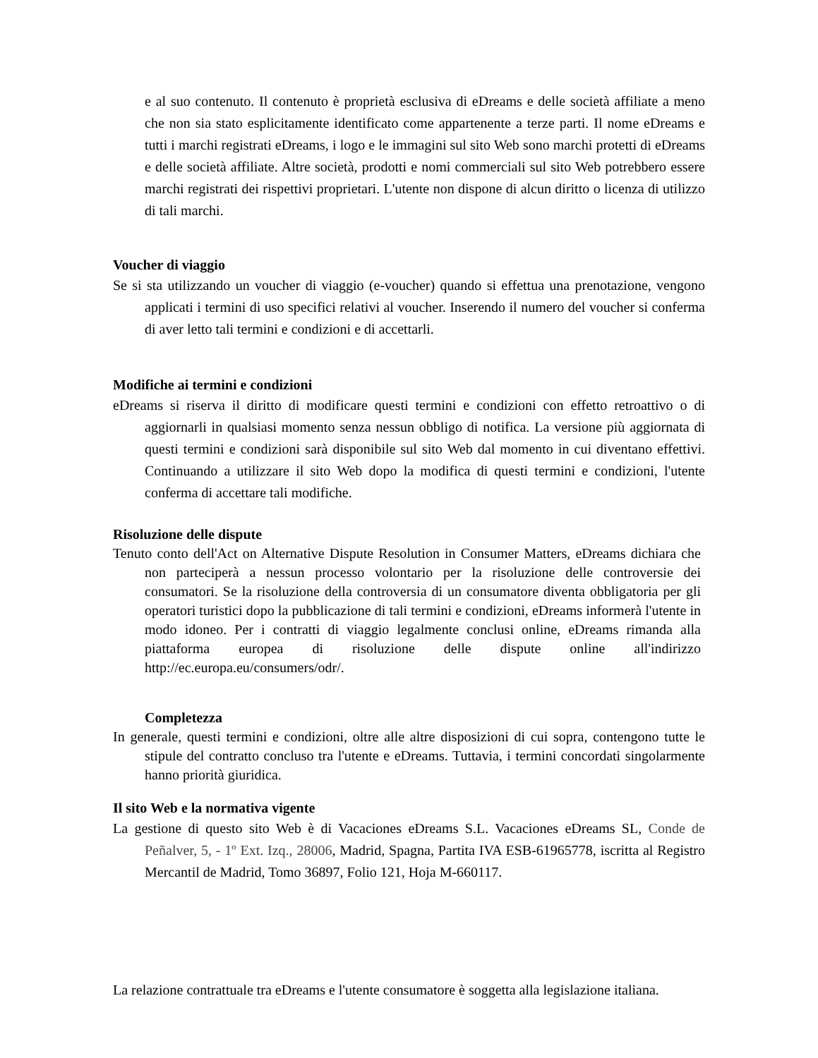e al suo contenuto. Il contenuto è proprietà esclusiva di eDreams e delle società affiliate a meno che non sia stato esplicitamente identificato come appartenente a terze parti. Il nome eDreams e tutti i marchi registrati eDreams, i logo e le immagini sul sito Web sono marchi protetti di eDreams e delle società affiliate. Altre società, prodotti e nomi commerciali sul sito Web potrebbero essere marchi registrati dei rispettivi proprietari. L'utente non dispone di alcun diritto o licenza di utilizzo di tali marchi.
Voucher di viaggio
Se si sta utilizzando un voucher di viaggio (e-voucher) quando si effettua una prenotazione, vengono applicati i termini di uso specifici relativi al voucher. Inserendo il numero del voucher si conferma di aver letto tali termini e condizioni e di accettarli.
Modifiche ai termini e condizioni
eDreams si riserva il diritto di modificare questi termini e condizioni con effetto retroattivo o di aggiornarli in qualsiasi momento senza nessun obbligo di notifica. La versione più aggiornata di questi termini e condizioni sarà disponibile sul sito Web dal momento in cui diventano effettivi. Continuando a utilizzare il sito Web dopo la modifica di questi termini e condizioni, l'utente conferma di accettare tali modifiche.
Risoluzione delle dispute
Tenuto conto dell'Act on Alternative Dispute Resolution in Consumer Matters, eDreams dichiara che non parteciperà a nessun processo volontario per la risoluzione delle controversie dei consumatori. Se la risoluzione della controversia di un consumatore diventa obbligatoria per gli operatori turistici dopo la pubblicazione di tali termini e condizioni, eDreams informerà l'utente in modo idoneo. Per i contratti di viaggio legalmente conclusi online, eDreams rimanda alla piattaforma europea di risoluzione delle dispute online all'indirizzo http://ec.europa.eu/consumers/odr/.
Completezza
In generale, questi termini e condizioni, oltre alle altre disposizioni di cui sopra, contengono tutte le stipule del contratto concluso tra l'utente e eDreams. Tuttavia, i termini concordati singolarmente hanno priorità giuridica.
Il sito Web e la normativa vigente
La gestione di questo sito Web è di Vacaciones eDreams S.L. Vacaciones eDreams SL, Conde de Peñalver, 5, - 1º Ext. Izq., 28006, Madrid, Spagna, Partita IVA ESB-61965778, iscritta al Registro Mercantil de Madrid, Tomo 36897, Folio 121, Hoja M-660117.
La relazione contrattuale tra eDreams e l'utente consumatore è soggetta alla legislazione italiana.